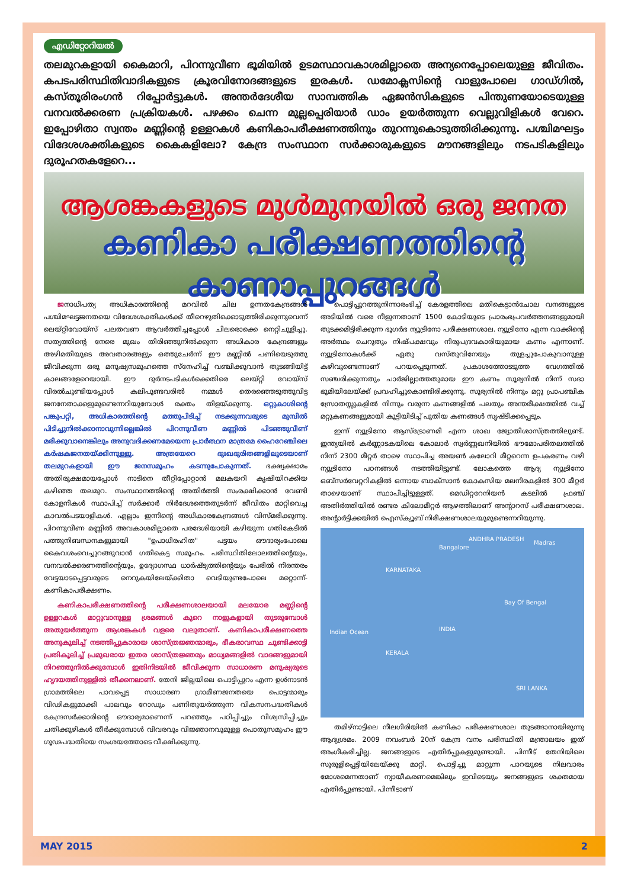എഡിറ്റോറിയൽ
തലമുറകളായി കൈമാറി, പിറന്നുവീണ ഭൂമിയിൽ ഉടമസ്ഥാവകാശമില്ലാതെ അന്യനെപ്പോലെയുള്ള ജീവിതം. കപടപരിസ്ഥിതിവാദികളുടെ ക്രൂരവിനോദങ്ങളുടെ ഇരകൾ. ഡമോക്ലസിന്റെ വാളുപോലെ ഗാഡ്ഗിൽ, കസ്തൂരിരംഗൻ റിപ്പോർട്ടുകൾ. അന്തർദേശീയ സാമ്പത്തിക ഏജൻസികളുടെ പിന്തുണയോടെയുള്ള വനവൽക്കരണ പ്രക്രിയകൾ. പഴക്കം ചെന്ന മുല്ലപ്പെരിയാർ ഡാം ഉയർത്തുന്ന വെല്ലുവിളികൾ വേറെ. ഇപ്പോഴിതാ സ്വന്തം മണ്ണിന്റെ ഉള്ളറകൾ കണികാപരീക്ഷണത്തിനും തുറന്നുകൊടുത്തിരിക്കുന്നു. പശ്ചിമഘട്ടം വിദേശശക്തികളുടെ കൈകളിലോ? കേന്ദ്ര സംസ്ഥാന സർക്കാരുകളുടെ മൗനങ്ങളിലും നടപടികളിലും ദുരൂഹതകളേറെ...
ആശങ്കകളുടെ മുൾമുനയിൽ ഒരു ജനത
കണികാ പരീക്ഷണത്തിന്റെ കാണാപ്പുറങ്ങൾ
ജനാധിപത്യ അധികാരത്തിന്റെ മറവിൽ ചില ഉന്നതകേന്ദ്രങ്ങൾ പശ്ചിമഘട്ടജനതയെ വിദേശശക്തികൾക്ക് തീറെഴുതിക്കൊടുത്തിരിക്കുന്നുവെന്ന് ലെയ്റ്റിവോയ്സ് പലതവണ ആവർത്തിച്ചപ്പോൾ ചിലരൊക്കെ നെറ്റിചുളിച്ചു. സത്യത്തിന്റെ നേരെ മുഖം തിരിഞ്ഞുനിൽക്കുന്ന അധികാര കേന്ദ്രങ്ങളും അഴിമതിയുടെ അവതാരങ്ങളും ഒത്തുചേർന്ന് ഈ മണ്ണിൽ പണിയെടുത്തു ജീവിക്കുന്ന ഒരു മനുഷ്യസമൂഹത്തെ സ്നേഹിച്ച് വഞ്ചിക്കുവാൻ തുടങ്ങിയിട്ട് കാലങ്ങളേറെയായി. ഈ ദുർനടപടികൾക്കെതിരെ ലെയ്റ്റി വോയ്സ് വിരൽചൂണ്ടിയപ്പോൾ കലിപൂണ്ടവരിൽ നമ്മൾ തെരഞ്ഞെടുത്തുവിട്ട ജനനേതാക്കളുമുണ്ടെന്നറിയുമ്പോൾ രക്തം തിളയ്ക്കുന്നു. ഒറ്റുകാശിന്റെ പങ്കുപറ്റി, അധികാരത്തിന്റെ മത്തുപിടിച്ച് നടക്കുന്നവരുടെ മുമ്പിൽ പിടിച്ചുനിൽക്കാനാവുന്നില്ലെങ്കിൽ പിറന്നുവീണ മണ്ണിൽ പിടഞ്ഞുവീണ് മരിക്കുവാനെങ്കിലും അനുവദിക്കണമേയെന്ന പ്രാർത്ഥന മാത്രമേ ഹൈറേഞ്ചിലെ കർഷകജനതയ്ക്കിന്നുള്ളൂ. അത്രയേറെ ദുഃഖദുരിതങ്ങളിലൂടെയാണ് തലമുറകളായി ഈ ജനസമൂഹം കടന്നുപോകുന്നത്. ഭക്ഷ്യക്ഷാമം അതിരൂക്ഷമായപ്പോൾ നാടിനെ തീറ്റിപ്പോറ്റാൻ മലകയറി കൃഷിയിറക്കിയ കഴിഞ്ഞ തലമുറ. സംസ്ഥാനത്തിന്റെ അതിർത്തി സംരക്ഷിക്കാൻ വേണ്ടി കോളനികൾ സ്ഥാപിച്ച് സർക്കാർ നിർദേശത്തെതുടർന്ന് ജീവിതം മാറ്റിവെച്ച കാവൽപടയാളികൾ. എല്ലാം ഇന്നിന്റെ അധികാരകേന്ദ്രങ്ങൾ വിസ്മരിക്കുന്നു. പിറന്നുവീണ മണ്ണിൽ അവകാശമില്ലാതെ പരദേശിയായി കഴിയുന്ന ഗതികേടിൽ പത്തുനിബന്ധനകളുമായി "ഉപാധിരഹിത" പട്ടയം ഔദാര്യംപോലെ കൈവശംവെച്ചുറങ്ങുവാൻ ഗതികെട്ട സമൂഹം. പരിസ്ഥിതിലോലത്തിന്റെയും, വനവൽക്കരണത്തിന്റെയും, ഉദ്യോഗസ്ഥ ധാർഷ്ട്യത്തിന്റെയും പേരിൽ നിരന്തരം വേട്ടയാടപ്പെട്ടവരുടെ നെറുകയിലേയ്ക്കിതാ വെടിയുണ്ടപോലെ മറ്റൊന്ന്-കണികാപരീക്ഷണം.
കണികാപരീക്ഷണത്തിന്റെ പരീക്ഷണശാലയായി മലയോര മണ്ണിന്റെ ഉള്ളറകൾ മാറ്റുവാനുള്ള ശ്രമങ്ങൾ കുറെ നാളുകളായി തുടരുമ്പോൾ അതുയർത്തുന്ന ആശങ്കകൾ വളരെ വലുതാണ്. കണികാപരീക്ഷണത്തെ അനുകൂലിച്ച് നടത്തിപ്പുകാരായ ശാസ്ത്രജ്ഞന്മാരും, ഭീകരാവസ്ഥ ചൂണ്ടിക്കാട്ടി പ്രതികൂലിച്ച് പ്രമുഖരായ ഇതര ശാസ്ത്രജ്ഞരും മാധ്യമങ്ങളിൽ വാദങ്ങളുമായി നിറഞ്ഞുനിൽക്കുമ്പോൾ ഇതിനിടയിൽ ജീവിക്കുന്ന സാധാരണ മനുഷ്യരുടെ ഹൃദയത്തിനുള്ളിൽ തീക്കനലാണ്. തേനി ജില്ലയിലെ പൊട്ടിപ്പുറം എന്ന ഉൾനാടൻ ഗ്രാമത്തിലെ പാവപ്പെട്ട സാധാരണ ഗ്രാമീണജനതയെ പൊട്ടന്മാരും വിഢികളുമാക്കി പാലവും റോഡും പണിതുയർത്തുന്ന വികസനപദ്ധതികൾ കേന്ദ്രസർക്കാരിന്റെ ഔദാര്യമാണെന്ന് പറഞ്ഞും പഠിപ്പിച്ചും വിശ്വസിപ്പിച്ചും ചതിക്കുഴികൾ തീർക്കുമ്പോൾ വിവരവും വിജ്ഞാനവുമുള്ള പൊതുസമൂഹം ഈ ഗൂഢപദ്ധതിയെ സംശയത്തോടെ വീക്ഷിക്കുന്നു.
പൊട്ടിപ്പുറത്തുനിന്നാരംഭിച്ച് കേരളത്തിലെ മതികെട്ടാൻചോല വനങ്ങളുടെ അടിയിൽ വരെ നീളുന്നതാണ് 1500 കോടിയുടെ പ്രാരംഭപ്രവർത്തനങ്ങളുമായി തുടക്കമിട്ടിരിക്കുന്ന ഭൂഗർഭ ന്യൂട്രിനോ പരീക്ഷണശാല. ന്യൂട്രിനോ എന്ന വാക്കിന്റെ അർത്ഥം ചെറുതും നിഷ്പക്ഷവും നിരുപദ്രവകാരിയുമായ കണം എന്നാണ്. ന്യൂട്രിനോകൾക്ക് ഏതു വസ്തുവിനേയും തുളച്ചുപോകുവാനുള്ള കഴിവുണ്ടെന്നാണ് പറയപ്പെടുന്നത്. പ്രകാശത്തോടടുത്ത വേഗത്തിൽ സഞ്ചരിക്കുന്നതും ചാർജില്ലാത്തതുമായ ഈ കണം സൂര്യനിൽ നിന്ന് സദാ ഭൂമിയിലേയ്ക്ക് പ്രവഹിച്ചുകൊണ്ടിരിക്കുന്നു. സൂര്യനിൽ നിന്നും മറ്റു പ്രാപഞ്ചിക സ്രോതസ്സുകളിൽ നിന്നും വരുന്ന കണങ്ങളിൽ പലതും അന്തരീക്ഷത്തിൽ വച്ച് മറ്റുകണങ്ങളുമായി കൂട്ടിയിടിച്ച് പുതിയ കണങ്ങൾ സൃഷ്ടിക്കപ്പെടും.
ഇന്ന് ന്യൂട്രിനോ ആസ്ട്രോണമി എന്ന ശാഖ ജ്യോതിശാസ്ത്രത്തിലുണ്ട്. ഇന്ത്യയിൽ കർണ്ണാടകയിലെ കോലാർ സ്വർണ്ണഖനിയിൽ ഭൗമോപരിതലത്തിൽ നിന്ന് 2300 മീറ്റർ താഴെ സ്ഥാപിച്ച അയൺ കലോറി മീറ്ററെന്ന ഉപകരണം വഴി ന്യൂട്രിനോ പഠനങ്ങൾ നടത്തിയിട്ടുണ്ട്. ലോകത്തെ ആദ്യ ന്യൂട്രിനോ ഒബ്സർവേറ്ററികളിൽ ഒന്നായ ബാക്സാൻ കോകസിയ മലനിരകളിൽ 300 മീറ്റർ താഴെയാണ് സ്ഥാപിച്ചിട്ടുള്ളത്. മെഡിറ്ററേനിയൻ കടലിൽ ഫ്രഞ്ച് അതിർത്തിയിൽ രണ്ടര കിലോമീറ്റർ ആഴത്തിലാണ് അന്റാറസ് പരീക്ഷണശാല. അന്റാർട്ടിക്കയിൽ ഐസ്ക്യൂബ് നിരീക്ഷണശാലയുമുണ്ടെന്നറിയുന്നു.
ANDHRA PRADESH
Bangalore
Madras
KARNATAKA
Bay Of Bengal
Indian Ocean INDIA
KERALA
SRI LANKA
തമിഴ്നാട്ടിലെ നീലഗിരിയിൽ കണികാ പരീക്ഷണശാല തുടങ്ങാനായിരുന്നു ആദ്യശ്രമം. 2009 നവംബർ 20ന് കേന്ദ്ര വനം പരിസ്ഥിതി മന്ത്രാലയം ഇത് അംഗീകരിച്ചില്ല. ജനങ്ങളുടെ എതിർപ്പുകളുമുണ്ടായി. പിന്നീട് തേനിയിലെ സുരുളിപ്പെട്ടിയിലേയ്ക്കു മാറ്റി. പൊട്ടിച്ചു മാറ്റുന്ന പാറയുടെ നിലവാരം മോശമെന്നതാണ് ന്യായീകരണമെങ്കിലും ഇവിടെയും ജനങ്ങളുടെ ശക്തമായ എതിർപ്പുണ്ടായി. പിന്നീടാണ്
MAY 2015 2